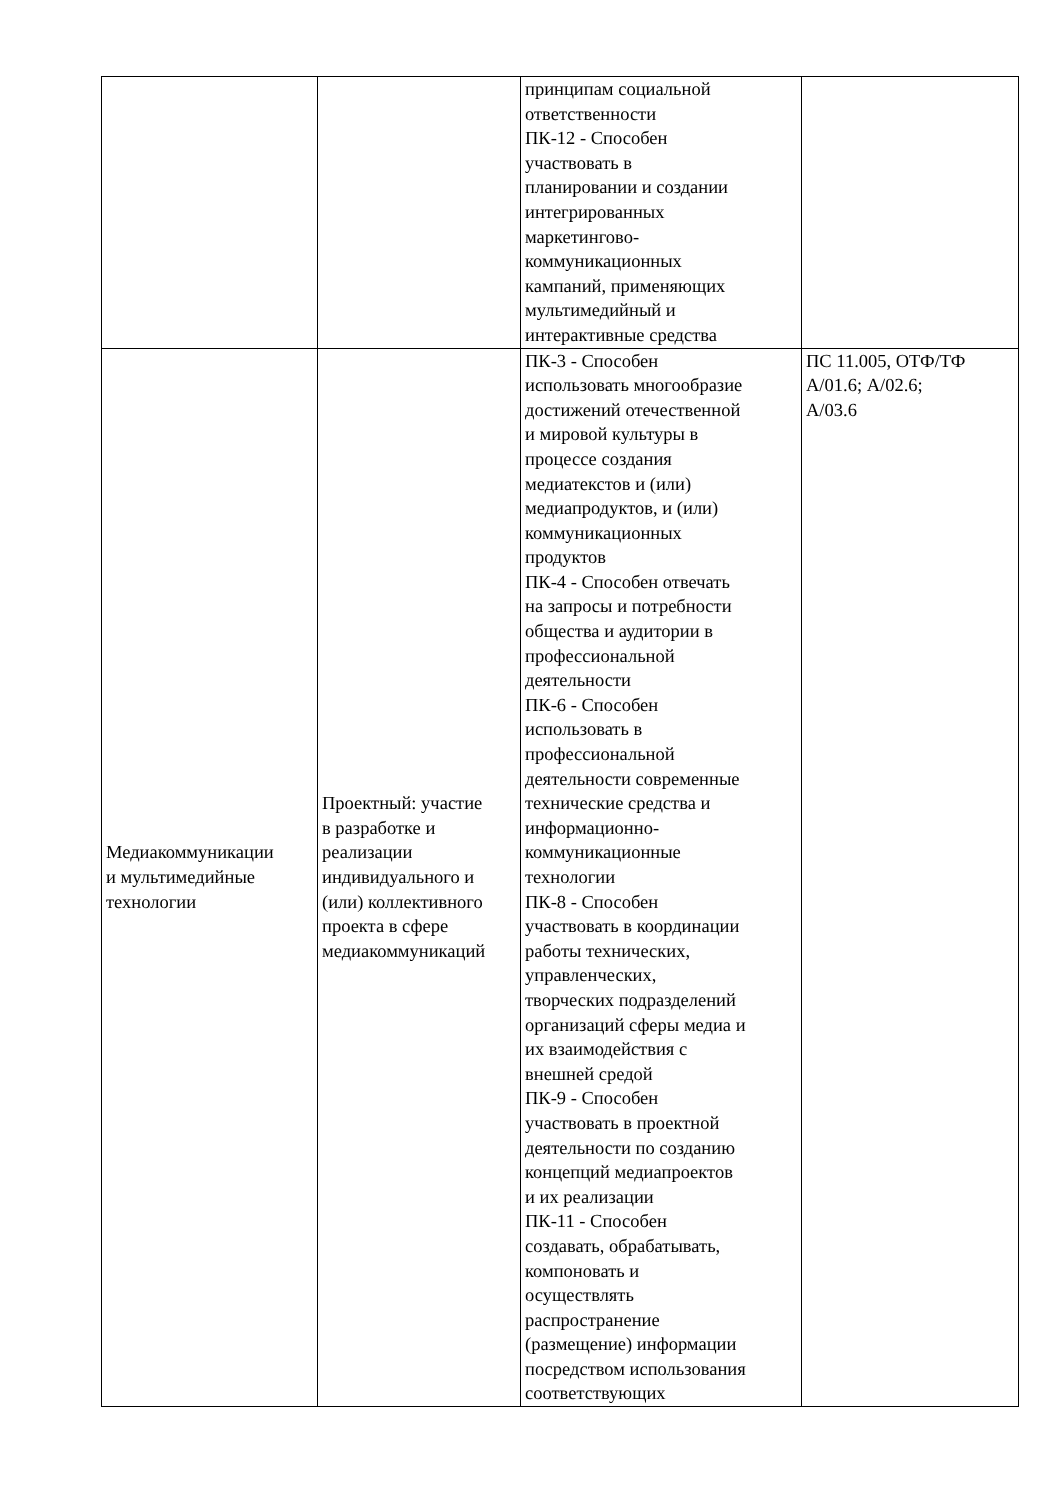| | | принципам социальной ответственности ПК-12 - Способен участвовать в планировании и создании интегрированных маркетингово- коммуникационных кампаний, применяющих мультимедийный и интерактивные средства | |
| Медиакоммуникации и мультимедийные технологии | Проектный: участие в разработке и реализации индивидуального и (или) коллективного проекта в сфере медиакоммуникаций | ПК-3 - Способен использовать многообразие достижений отечественной и мировой культуры в процессе создания медиатекстов и (или) медиапродуктов, и (или) коммуникационных продуктов ПК-4 - Способен отвечать на запросы и потребности общества и аудитории в профессиональной деятельности ПК-6 - Способен использовать в профессиональной деятельности современные технические средства и информационно- коммуникационные технологии ПК-8 - Способен участвовать в координации работы технических, управленческих, творческих подразделений организаций сферы медиа и их взаимодействия с внешней средой ПК-9 - Способен участвовать в проектной деятельности по созданию концепций медиапроектов и их реализации ПК-11 - Способен создавать, обрабатывать, компоновать и осуществлять распространение (размещение) информации посредством использования соответствующих | ПС 11.005, ОТФ/ТФ А/01.6; А/02.6; А/03.6 |